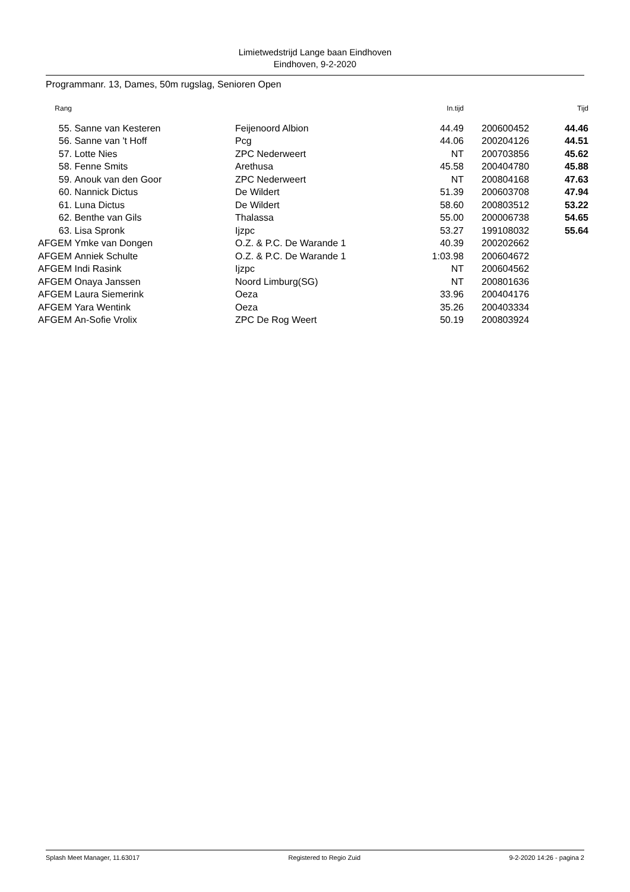Limietwedstrijd Lange baan Eindhoven
Eindhoven, 9-2-2020
Programmanr. 13, Dames, 50m rugslag, Senioren Open
| Rang | | | In.tijd | | | Tijd |
| --- | --- | --- | --- | --- | --- | --- |
| 55. | Sanne van Kesteren | Feijenoord Albion | 44.49 | | 200600452 | 44.46 |
| 56. | Sanne van 't Hoff | Pcg | 44.06 | | 200204126 | 44.51 |
| 57. | Lotte Nies | ZPC Nederweert | NT | | 200703856 | 45.62 |
| 58. | Fenne Smits | Arethusa | 45.58 | | 200404780 | 45.88 |
| 59. | Anouk van den Goor | ZPC Nederweert | NT | | 200804168 | 47.63 |
| 60. | Nannick Dictus | De Wildert | 51.39 | | 200603708 | 47.94 |
| 61. | Luna Dictus | De Wildert | 58.60 | | 200803512 | 53.22 |
| 62. | Benthe van Gils | Thalassa | 55.00 | | 200006738 | 54.65 |
| 63. | Lisa Spronk | Ijzpc | 53.27 | | 199108032 | 55.64 |
| AFGEM | Ymke van Dongen | O.Z. & P.C. De Warande 1 | 40.39 | | 200202662 | |
| AFGEM | Anniek Schulte | O.Z. & P.C. De Warande 1 | 1:03.98 | | 200604672 | |
| AFGEM | Indi Rasink | Ijzpc | NT | | 200604562 | |
| AFGEM | Onaya Janssen | Noord Limburg(SG) | NT | | 200801636 | |
| AFGEM | Laura Siemerink | Oeza | 33.96 | | 200404176 | |
| AFGEM | Yara Wentink | Oeza | 35.26 | | 200403334 | |
| AFGEM | An-Sofie Vrolix | ZPC De Rog Weert | 50.19 | | 200803924 | |
Splash Meet Manager, 11.63017 Registered to Regio Zuid 9-2-2020 14:26 - pagina 2